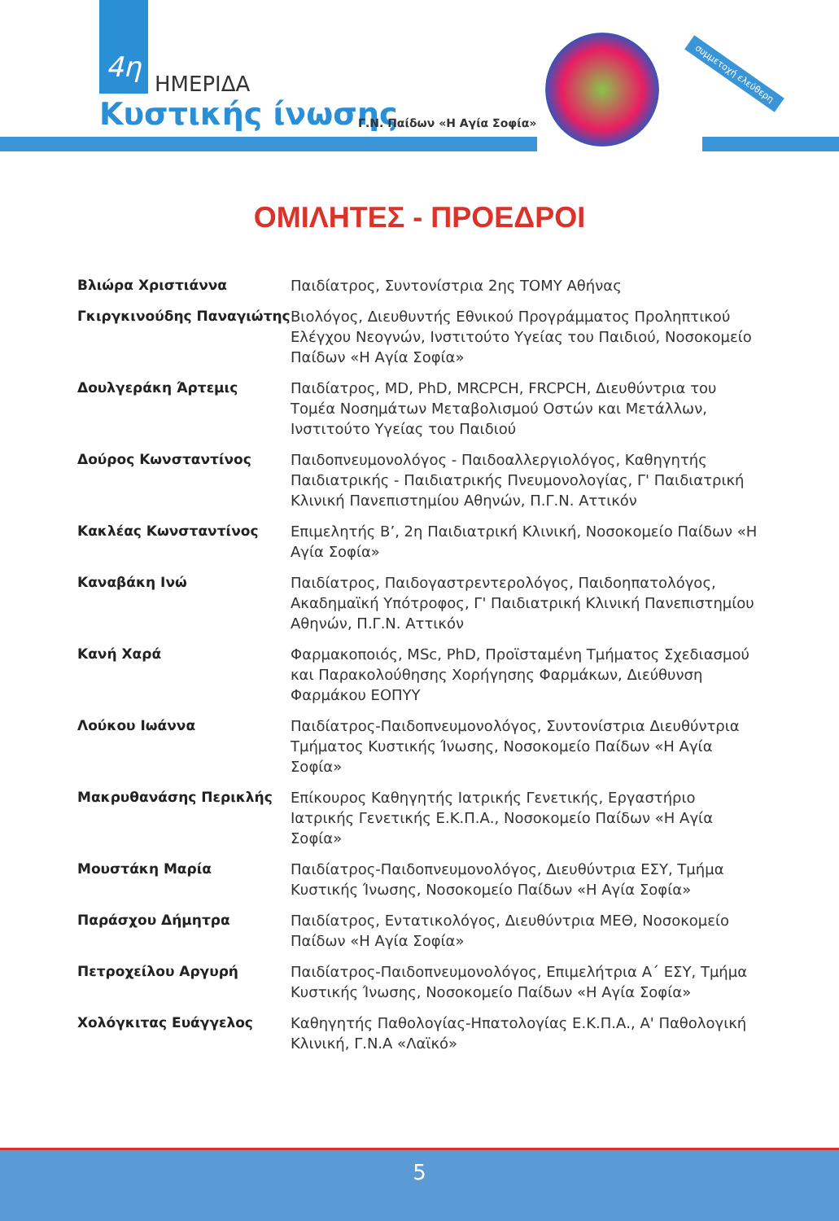4η
ΗΜΕΡΙΔΑ
Κυστικής ίνωσης Γ.Ν. Παίδων «Η Αγία Σοφία»
συμμετοχή ελεύθερη
ΟΜΙΛΗΤΕΣ - ΠΡΟΕΔΡΟΙ
| Βλιώρα Χριστιάννα | Παιδίατρος, Συντονίστρια 2ης ΤΟΜΥ Αθήνας |
| Γκιργκινούδης Παναγιώτης | Βιολόγος, Διευθυντής Εθνικού Προγράμματος Προληπτικού Ελέγχου Νεογνών, Ινστιτούτο Υγείας του Παιδιού, Νοσοκομείο Παίδων «Η Αγία Σοφία» |
| Δουλγεράκη Άρτεμις | Παιδίατρος, MD, PhD, MRCPCH, FRCPCH, Διευθύντρια του Τομέα Νοσημάτων Μεταβολισμού Οστών και Μετάλλων, Ινστιτούτο Υγείας του Παιδιού |
| Δούρος Κωνσταντίνος | Παιδοπνευμονολόγος - Παιδοαλλεργιολόγος, Καθηγητής Παιδιατρικής - Παιδιατρικής Πνευμονολογίας, Γ' Παιδιατρική Κλινική Πανεπιστημίου Αθηνών, Π.Γ.Ν. Αττικόν |
| Κακλέας Κωνσταντίνος | Επιμελητής Β’, 2η Παιδιατρική Κλινική, Νοσοκομείο Παίδων «Η Αγία Σοφία» |
| Καναβάκη Ινώ | Παιδίατρος, Παιδογαστρεντερολόγος, Παιδοηπατολόγος, Ακαδημαϊκή Υπότροφος, Γ' Παιδιατρική Κλινική Πανεπιστημίου Αθηνών, Π.Γ.Ν. Αττικόν |
| Κανή Χαρά | Φαρμακοποιός, MSc, PhD, Προϊσταμένη Τμήματος Σχεδιασμού και Παρακολούθησης Χορήγησης Φαρμάκων, Διεύθυνση Φαρμάκου ΕΟΠΥΥ |
| Λούκου Ιωάννα | Παιδίατρος-Παιδοπνευμονολόγος, Συντονίστρια Διευθύντρια Τμήματος Κυστικής Ίνωσης, Νοσοκομείο Παίδων «Η Αγία Σοφία» |
| Μακρυθανάσης Περικλής | Επίκουρος Καθηγητής Ιατρικής Γενετικής, Εργαστήριο Ιατρικής Γενετικής Ε.Κ.Π.Α., Νοσοκομείο Παίδων «Η Αγία Σοφία» |
| Μουστάκη Μαρία | Παιδίατρος-Παιδοπνευμονολόγος, Διευθύντρια ΕΣΥ, Τμήμα Κυστικής Ίνωσης, Νοσοκομείο Παίδων «Η Αγία Σοφία» |
| Παράσχου Δήμητρα | Παιδίατρος, Εντατικολόγος, Διευθύντρια ΜΕΘ, Νοσοκομείο Παίδων «Η Αγία Σοφία» |
| Πετροχείλου Αργυρή | Παιδίατρος-Παιδοπνευμονολόγος, Επιμελήτρια Α΄ ΕΣΥ, Τμήμα Κυστικής Ίνωσης, Νοσοκομείο Παίδων «Η Αγία Σοφία» |
| Χολόγκιτας Ευάγγελος | Καθηγητής Παθολογίας-Ηπατολογίας Ε.Κ.Π.Α., Α' Παθολογική Κλινική, Γ.Ν.Α «Λαϊκό» |
5